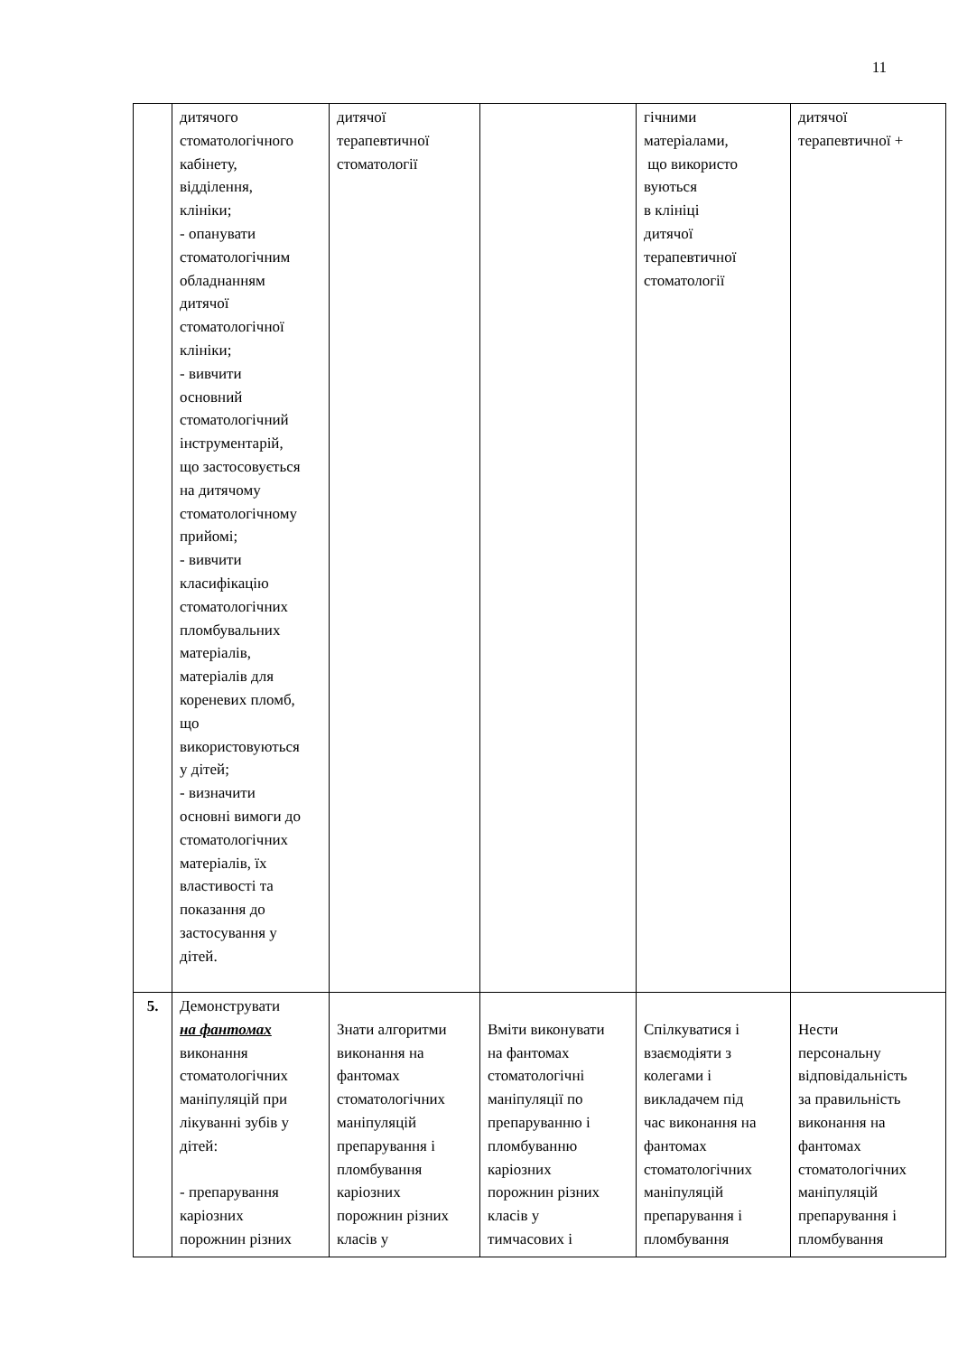11
| | дитячого стоматологічного кабінету, відділення, клініки; - опанувати стоматологічним обладнанням дитячої стоматологічної клініки; - вивчити основний стоматологічний інструментарій, що застосовується на дитячому стоматологічному прийомі; - вивчити класифікацію стоматологічних пломбувальних матеріалів, матеріалів для кореневих пломб, що використовуються у дітей; - визначити основні вимоги до стоматологічних матеріалів, їх властивості та показання до застосування у дітей. | дитячої терапевтичної стоматології | | гічними матеріалами, що використо вуються в клініці дитячої терапевтичної стоматології | дитячої терапевтичної + |
| 5. | Демонструвати на фантомах виконання стоматологічних маніпуляцій при лікуванні зубів у дітей: - препарування каріозних порожнин різних | Знати алгоритми виконання на фантомах стоматологічних маніпуляцій препарування і пломбування каріозних порожнин різних класів у | Вміти виконувати на фантомах стоматологічні маніпуляції по препаруванню і пломбуванню каріозних порожнин різних класів у тимчасових і | Спілкуватися і взаємодіяти з колегами і викладачем під час виконання на фантомах стоматологічних маніпуляцій препарування і пломбування | Нести персональну відповідальність за правильність виконання на фантомах стоматологічних маніпуляцій препарування і пломбування |